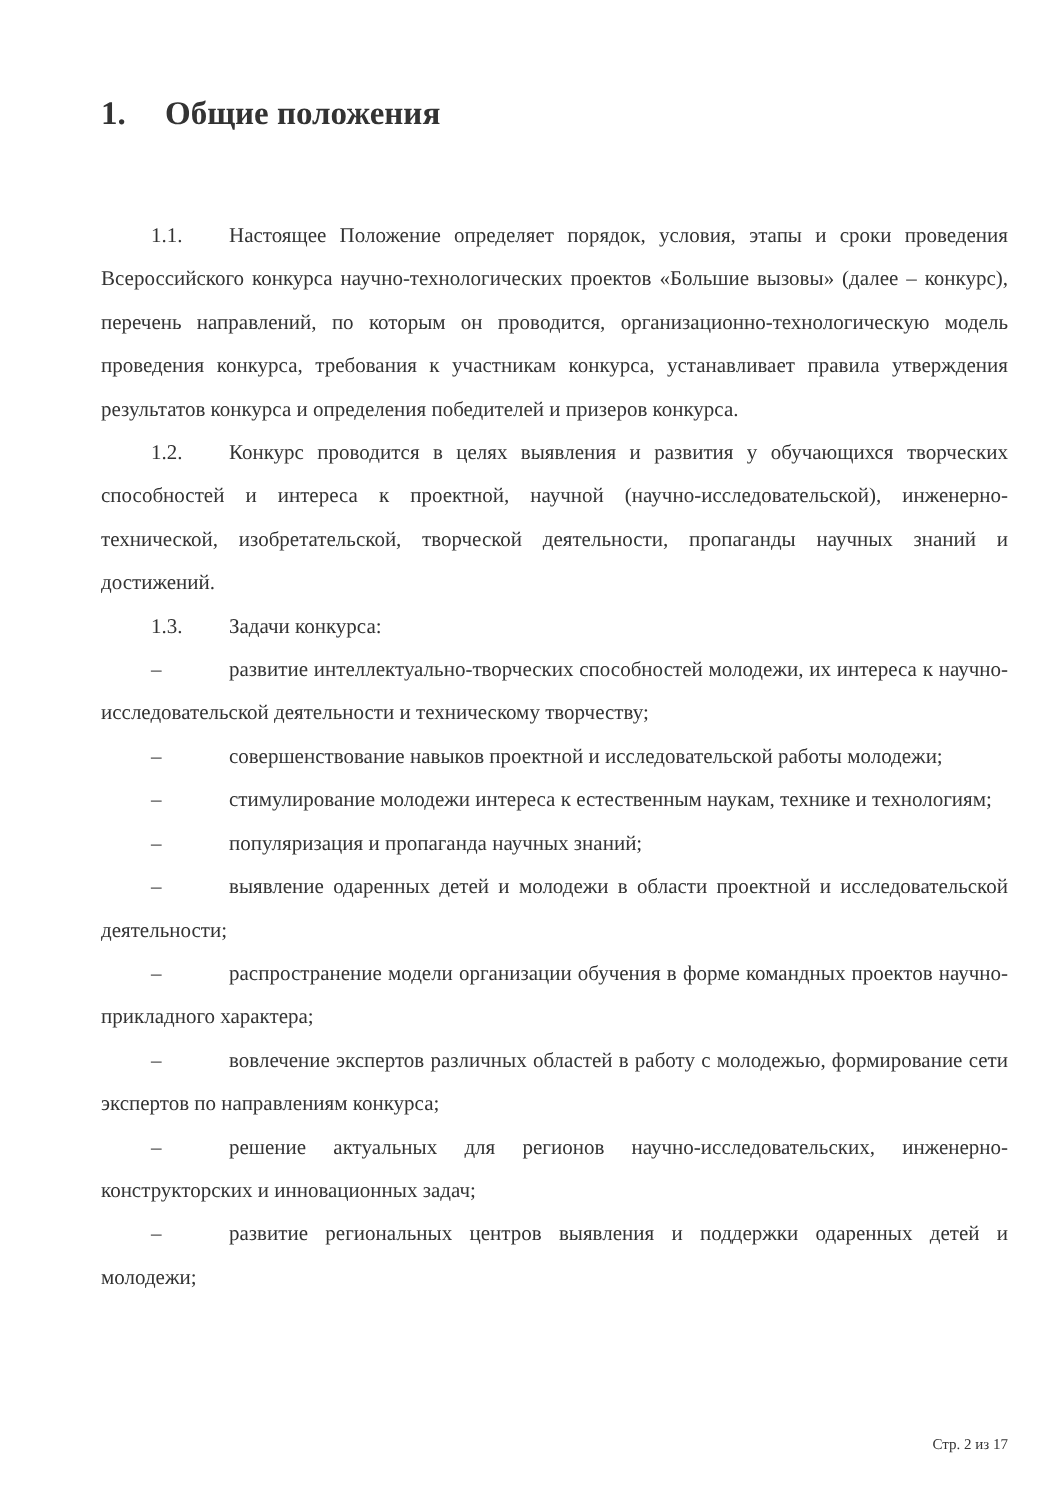1. Общие положения
1.1. Настоящее Положение определяет порядок, условия, этапы и сроки проведения Всероссийского конкурса научно-технологических проектов «Большие вызовы» (далее – конкурс), перечень направлений, по которым он проводится, организационно-технологическую модель проведения конкурса, требования к участникам конкурса, устанавливает правила утверждения результатов конкурса и определения победителей и призеров конкурса.
1.2. Конкурс проводится в целях выявления и развития у обучающихся творческих способностей и интереса к проектной, научной (научно-исследовательской), инженерно-технической, изобретательской, творческой деятельности, пропаганды научных знаний и достижений.
1.3. Задачи конкурса:
– развитие интеллектуально-творческих способностей молодежи, их интереса к научно-исследовательской деятельности и техническому творчеству;
– совершенствование навыков проектной и исследовательской работы молодежи;
– стимулирование молодежи интереса к естественным наукам, технике и технологиям;
– популяризация и пропаганда научных знаний;
– выявление одаренных детей и молодежи в области проектной и исследовательской деятельности;
– распространение модели организации обучения в форме командных проектов научно-прикладного характера;
– вовлечение экспертов различных областей в работу с молодежью, формирование сети экспертов по направлениям конкурса;
– решение актуальных для регионов научно-исследовательских, инженерно-конструкторских и инновационных задач;
– развитие региональных центров выявления и поддержки одаренных детей и молодежи;
Стр. 2 из 17